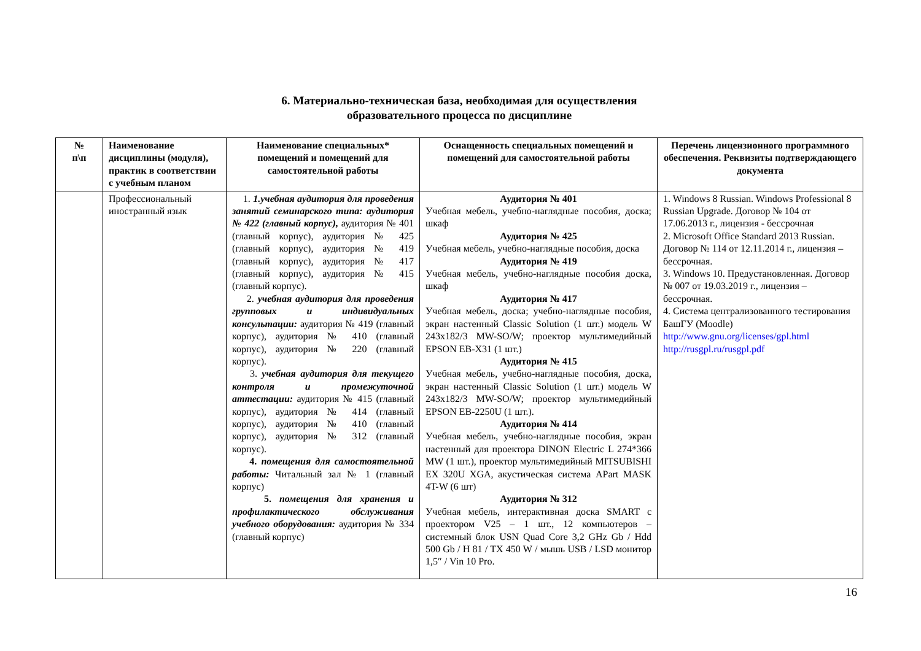6. Материально-техническая база, необходимая для осуществления
образовательного процесса по дисциплине
| № п\п | Наименование дисциплины (модуля), практик в соответствии с учебным планом | Наименование специальных* помещений и помещений для самостоятельной работы | Оснащенность специальных помещений и помещений для самостоятельной работы | Перечень лицензионного программного обеспечения. Реквизиты подтверждающего документа |
| --- | --- | --- | --- | --- |
| | Профессиональный иностранный язык | 1. 1.учебная аудитория для проведения занятий семинарского типа: аудитория № 422 (главный корпус), аудитория № 401 (главный корпус), аудитория № 425 (главный корпус), аудитория № 419 (главный корпус), аудитория № 417 (главный корпус), аудитория № 415 (главный корпус). 2. учебная аудитория для проведения групповых и индивидуальных консультации: аудитория № 419 (главный корпус), аудитория № 410 (главный корпус), аудитория № 220 (главный корпус). 3. учебная аудитория для текущего контроля и промежуточной аттестации: аудитория № 415 (главный корпус), аудитория № 414 (главный корпус), аудитория № 410 (главный корпус), аудитория № 312 (главный корпус). 4. помещения для самостоятельной работы: Читальный зал № 1 (главный корпус) 5. помещения для хранения и профилактического обслуживания учебного оборудования: аудитория № 334 (главный корпус) | Аудитория № 401 Учебная мебель, учебно-наглядные пособия, доска; шкаф Аудитория № 425 Учебная мебель, учебно-наглядные пособия, доска Аудитория № 419 Учебная мебель, учебно-наглядные пособия доска, шкаф Аудитория № 417 Учебная мебель, доска; учебно-наглядные пособия, экран настенный Classic Solution (1 шт.) модель W 243x182/3 MW-SO/W; проектор мультимедийный EPSON EB-X31 (1 шт.) Аудитория № 415 Учебная мебель, учебно-наглядные пособия, доска, экран настенный Classic Solution (1 шт.) модель W 243x182/3 MW-SO/W; проектор мультимедийный EPSON EB-2250U (1 шт.). Аудитория № 414 Учебная мебель, учебно-наглядные пособия, экран настенный для проектора DINON Electric L 274*366 MW (1 шт.), проектор мультимедийный MITSUBISHI EX 320U XGA, акустическая система APart MASK 4T-W (6 шт) Аудитория № 312 Учебная мебель, интерактивная доска SMART с проектором V25 – 1 шт., 12 компьютеров – системный блок USN Quad Core 3,2 GHz Gb / Hdd 500 Gb / H 81 / TX 450 W / мышь USB / LSD монитор 1,5″ / Vin 10 Pro. | 1. Windows 8 Russian. Windows Professional 8 Russian Upgrade. Договор № 104 от 17.06.2013 г., лицензия - бессрочная 2. Microsoft Office Standard 2013 Russian. Договор № 114 от 12.11.2014 г., лицензия – бессрочная. 3. Windows 10. Предустановленная. Договор № 007 от 19.03.2019 г., лицензия – бессрочная. 4. Система централизованного тестирования БашГУ (Moodle) http://www.gnu.org/licenses/gpl.html http://rusgpl.ru/rusgpl.pdf |
16